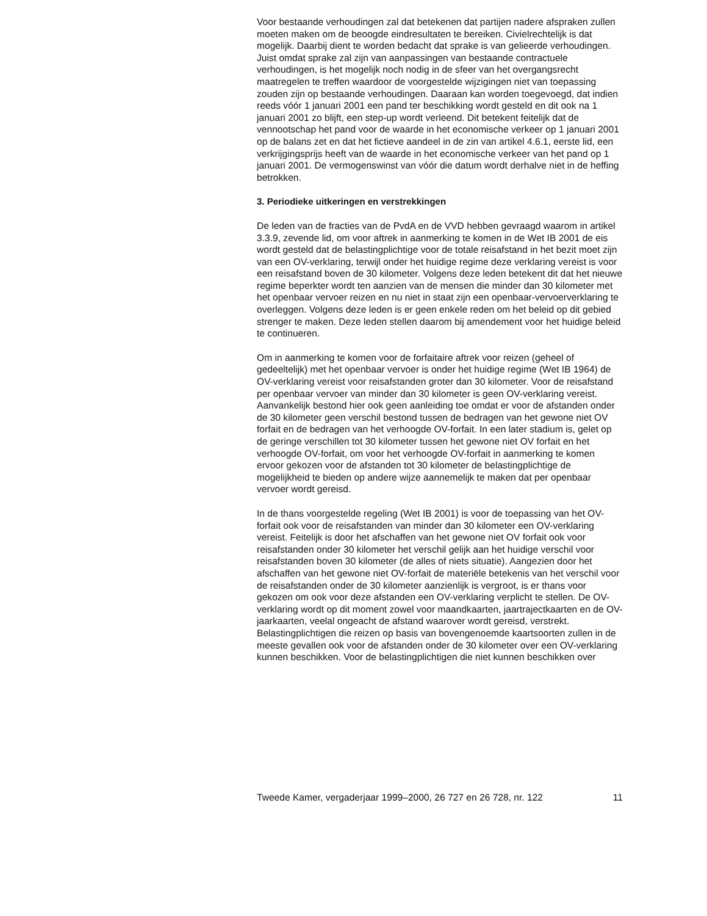Voor bestaande verhoudingen zal dat betekenen dat partijen nadere afspraken zullen moeten maken om de beoogde eindresultaten te bereiken. Civielrechtelijk is dat mogelijk. Daarbij dient te worden bedacht dat sprake is van gelieerde verhoudingen. Juist omdat sprake zal zijn van aanpassingen van bestaande contractuele verhoudingen, is het mogelijk noch nodig in de sfeer van het overgangsrecht maatregelen te treffen waardoor de voorgestelde wijzigingen niet van toepassing zouden zijn op bestaande verhoudingen. Daaraan kan worden toegevoegd, dat indien reeds vóór 1 januari 2001 een pand ter beschikking wordt gesteld en dit ook na 1 januari 2001 zo blijft, een step-up wordt verleend. Dit betekent feitelijk dat de vennootschap het pand voor de waarde in het economische verkeer op 1 januari 2001 op de balans zet en dat het fictieve aandeel in de zin van artikel 4.6.1, eerste lid, een verkrijgingsprijs heeft van de waarde in het economische verkeer van het pand op 1 januari 2001. De vermogenswinst van vóór die datum wordt derhalve niet in de heffing betrokken.
3. Periodieke uitkeringen en verstrekkingen
De leden van de fracties van de PvdA en de VVD hebben gevraagd waarom in artikel 3.3.9, zevende lid, om voor aftrek in aanmerking te komen in de Wet IB 2001 de eis wordt gesteld dat de belastingplichtige voor de totale reisafstand in het bezit moet zijn van een OV-verklaring, terwijl onder het huidige regime deze verklaring vereist is voor een reisafstand boven de 30 kilometer. Volgens deze leden betekent dit dat het nieuwe regime beperkter wordt ten aanzien van de mensen die minder dan 30 kilometer met het openbaar vervoer reizen en nu niet in staat zijn een openbaar-vervoerverklaring te overleggen. Volgens deze leden is er geen enkele reden om het beleid op dit gebied strenger te maken. Deze leden stellen daarom bij amendement voor het huidige beleid te continueren.
Om in aanmerking te komen voor de forfaitaire aftrek voor reizen (geheel of gedeeltelijk) met het openbaar vervoer is onder het huidige regime (Wet IB 1964) de OV-verklaring vereist voor reisafstanden groter dan 30 kilometer. Voor de reisafstand per openbaar vervoer van minder dan 30 kilometer is geen OV-verklaring vereist. Aanvankelijk bestond hier ook geen aanleiding toe omdat er voor de afstanden onder de 30 kilometer geen verschil bestond tussen de bedragen van het gewone niet OV forfait en de bedragen van het verhoogde OV-forfait. In een later stadium is, gelet op de geringe verschillen tot 30 kilometer tussen het gewone niet OV forfait en het verhoogde OV-forfait, om voor het verhoogde OV-forfait in aanmerking te komen ervoor gekozen voor de afstanden tot 30 kilometer de belastingplichtige de mogelijkheid te bieden op andere wijze aannemelijk te maken dat per openbaar vervoer wordt gereisd.
In de thans voorgestelde regeling (Wet IB 2001) is voor de toepassing van het OV-forfait ook voor de reisafstanden van minder dan 30 kilometer een OV-verklaring vereist. Feitelijk is door het afschaffen van het gewone niet OV forfait ook voor reisafstanden onder 30 kilometer het verschil gelijk aan het huidige verschil voor reisafstanden boven 30 kilometer (de alles of niets situatie). Aangezien door het afschaffen van het gewone niet OV-forfait de materiële betekenis van het verschil voor de reisafstanden onder de 30 kilometer aanzienlijk is vergroot, is er thans voor gekozen om ook voor deze afstanden een OV-verklaring verplicht te stellen. De OV-verklaring wordt op dit moment zowel voor maandkaarten, jaartrajectkaarten en de OV-jaarkaarten, veelal ongeacht de afstand waarover wordt gereisd, verstrekt. Belastingplichtigen die reizen op basis van bovengenoemde kaartsoorten zullen in de meeste gevallen ook voor de afstanden onder de 30 kilometer over een OV-verklaring kunnen beschikken. Voor de belastingplichtigen die niet kunnen beschikken over
Tweede Kamer, vergaderjaar 1999–2000, 26 727 en 26 728, nr. 122 11